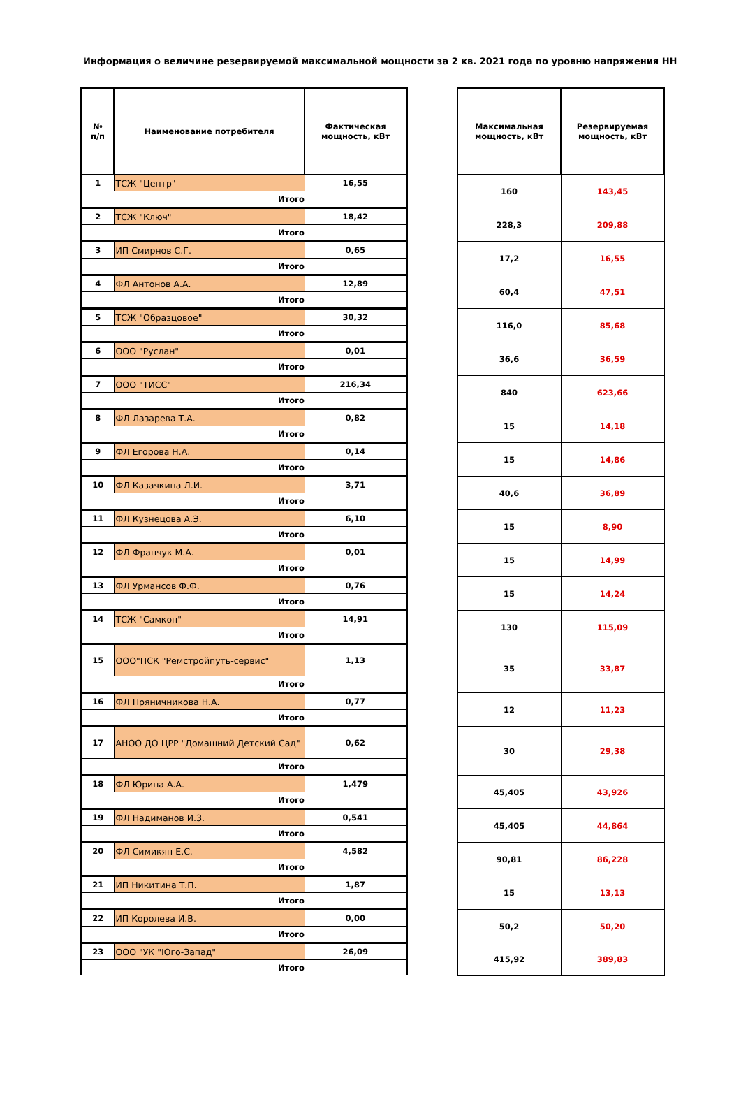Информация о величине резервируемой максимальной мощности за 2 кв. 2021 года по уровню напряжения НН
| № п/п | Наименование потребителя | Фактическая мощность, кВт | | Максимальная мощность, кВт | Резервируемая мощность, кВт |
| --- | --- | --- | --- | --- | --- |
| 1 | ТСЖ "Центр" | 16,55 | | 160 | 143,45 |
| Итого | | | | | |
| 2 | ТСЖ "Ключ" | 18,42 | | 228,3 | 209,88 |
| Итого | | | | | |
| 3 | ИП Смирнов С.Г. | 0,65 | | 17,2 | 16,55 |
| Итого | | | | | |
| 4 | ФЛ Антонов А.А. | 12,89 | | 60,4 | 47,51 |
| Итого | | | | | |
| 5 | ТСЖ "Образцовое" | 30,32 | | 116,0 | 85,68 |
| Итого | | | | | |
| 6 | ООО "Руслан" | 0,01 | | 36,6 | 36,59 |
| Итого | | | | | |
| 7 | ООО "ТИСС" | 216,34 | | 840 | 623,66 |
| Итого | | | | | |
| 8 | ФЛ Лазарева Т.А. | 0,82 | | 15 | 14,18 |
| Итого | | | | | |
| 9 | ФЛ Егорова Н.А. | 0,14 | | 15 | 14,86 |
| Итого | | | | | |
| 10 | ФЛ Казачкина Л.И. | 3,71 | | 40,6 | 36,89 |
| Итого | | | | | |
| 11 | ФЛ Кузнецова А.Э. | 6,10 | | 15 | 8,90 |
| Итого | | | | | |
| 12 | ФЛ Франчук М.А. | 0,01 | | 15 | 14,99 |
| Итого | | | | | |
| 13 | ФЛ Урмансов Ф.Ф. | 0,76 | | 15 | 14,24 |
| Итого | | | | | |
| 14 | ТСЖ "Самкон" | 14,91 | | 130 | 115,09 |
| Итого | | | | | |
| 15 | ООО"ПСК "Ремстройпуть-сервис" | 1,13 | | 35 | 33,87 |
| Итого | | | | | |
| 16 | ФЛ Пряничникова Н.А. | 0,77 | | 12 | 11,23 |
| Итого | | | | | |
| 17 | АНОО ДО ЦРР "Домашний Детский Сад" | 0,62 | | 30 | 29,38 |
| Итого | | | | | |
| 18 | ФЛ Юрина А.А. | 1,479 | | 45,405 | 43,926 |
| Итого | | | | | |
| 19 | ФЛ Надиманов И.З. | 0,541 | | 45,405 | 44,864 |
| Итого | | | | | |
| 20 | ФЛ Симикян Е.С. | 4,582 | | 90,81 | 86,228 |
| Итого | | | | | |
| 21 | ИП Никитина Т.П. | 1,87 | | 15 | 13,13 |
| Итого | | | | | |
| 22 | ИП Королева И.В. | 0,00 | | 50,2 | 50,20 |
| Итого | | | | | |
| 23 | ООО "УК "Юго-Запад" | 26,09 | | 415,92 | 389,83 |
| Итого | | | | | |